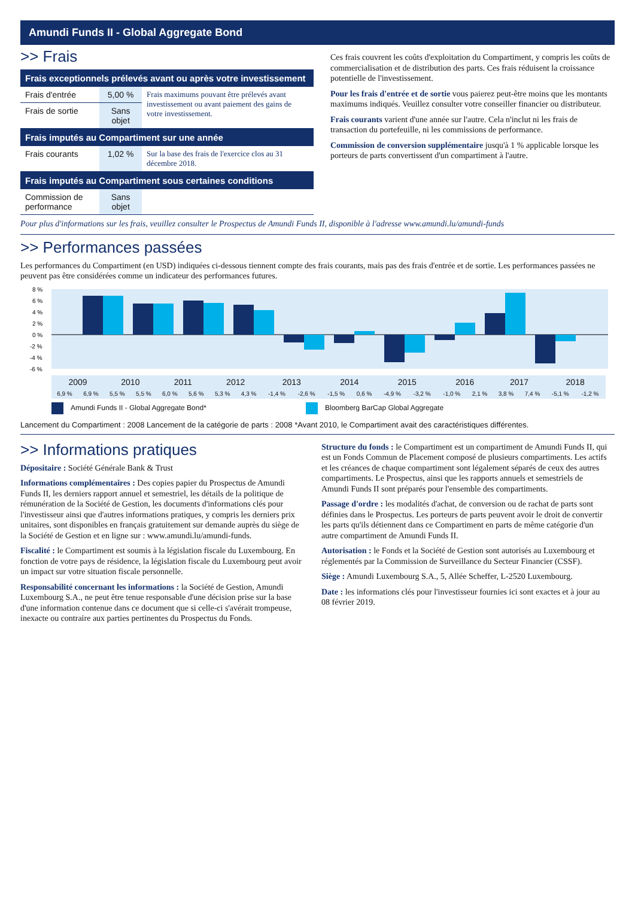Amundi Funds II - Global Aggregate Bond
>> Frais
| Frais exceptionnels prélevés avant ou après votre investissement | | |
| --- | --- | --- |
| Frais d'entrée | 5,00 % | Frais maximums pouvant être prélevés avant investissement ou avant paiement des gains de votre investissement. |
| Frais de sortie | Sans objet | |
| Frais imputés au Compartiment sur une année | | |
| Frais courants | 1,02 % | Sur la base des frais de l'exercice clos au 31 décembre 2018. |
| Frais imputés au Compartiment sous certaines conditions | | |
| Commission de performance | Sans objet | |
Ces frais couvrent les coûts d'exploitation du Compartiment, y compris les coûts de commercialisation et de distribution des parts. Ces frais réduisent la croissance potentielle de l'investissement.
Pour les frais d'entrée et de sortie vous paierez peut-être moins que les montants maximums indiqués. Veuillez consulter votre conseiller financier ou distributeur.
Frais courants varient d'une année sur l'autre. Cela n'inclut ni les frais de transaction du portefeuille, ni les commissions de performance.
Commission de conversion supplémentaire jusqu'à 1 % applicable lorsque les porteurs de parts convertissent d'un compartiment à l'autre.
Pour plus d'informations sur les frais, veuillez consulter le Prospectus de Amundi Funds II, disponible à l'adresse www.amundi.lu/amundi-funds
>> Performances passées
Les performances du Compartiment (en USD) indiquées ci-dessous tiennent compte des frais courants, mais pas des frais d'entrée et de sortie. Les performances passées ne peuvent pas être considérées comme un indicateur des performances futures.
8 %
6 %
4 %
2 %
0 %
-2 %
-4 %
-6 %
| | 2009 | | 2010 | | 2011 | | 2012 | | 2013 | | 2014 | | 2015 | | 2016 | | 2017 | | 2018 | | |
| | 6,9 % | 6,9 % | 5,5 % | 5,5 % | 6,0 % | 5,6 % | 5,3 % | 4,3 % | -1,4 % | -2,6 % | -1,5 % | 0,6 % | -4,9 % | -3,2 % | -1,0 % | 2,1 % | 3,8 % | 7,4 % | -5,1 % | -1,2 % | |
Amundi Funds II - Global Aggregate Bond* Bloomberg BarCap Global Aggregate
Lancement du Compartiment : 2008 Lancement de la catégorie de parts : 2008 *Avant 2010, le Compartiment avait des caractéristiques différentes.
>> Informations pratiques
Dépositaire : Société Générale Bank & Trust
Informations complémentaires : Des copies papier du Prospectus de Amundi Funds II, les derniers rapport annuel et semestriel, les détails de la politique de rémunération de la Société de Gestion, les documents d'informations clés pour l'investisseur ainsi que d'autres informations pratiques, y compris les derniers prix unitaires, sont disponibles en français gratuitement sur demande auprès du siège de la Société de Gestion et en ligne sur : www.amundi.lu/amundi-funds.
Fiscalité : le Compartiment est soumis à la législation fiscale du Luxembourg. En fonction de votre pays de résidence, la législation fiscale du Luxembourg peut avoir un impact sur votre situation fiscale personnelle.
Responsabilité concernant les informations : la Société de Gestion, Amundi Luxembourg S.A., ne peut être tenue responsable d'une décision prise sur la base d'une information contenue dans ce document que si celle-ci s'avérait trompeuse, inexacte ou contraire aux parties pertinentes du Prospectus du Fonds.
Structure du fonds : le Compartiment est un compartiment de Amundi Funds II, qui est un Fonds Commun de Placement composé de plusieurs compartiments. Les actifs et les créances de chaque compartiment sont légalement séparés de ceux des autres compartiments. Le Prospectus, ainsi que les rapports annuels et semestriels de Amundi Funds II sont préparés pour l'ensemble des compartiments.
Passage d'ordre : les modalités d'achat, de conversion ou de rachat de parts sont définies dans le Prospectus. Les porteurs de parts peuvent avoir le droit de convertir les parts qu'ils détiennent dans ce Compartiment en parts de même catégorie d'un autre compartiment de Amundi Funds II.
Autorisation : le Fonds et la Société de Gestion sont autorisés au Luxembourg et réglementés par la Commission de Surveillance du Secteur Financier (CSSF).
Siège : Amundi Luxembourg S.A., 5, Allée Scheffer, L-2520 Luxembourg.
Date : les informations clés pour l'investisseur fournies ici sont exactes et à jour au 08 février 2019.